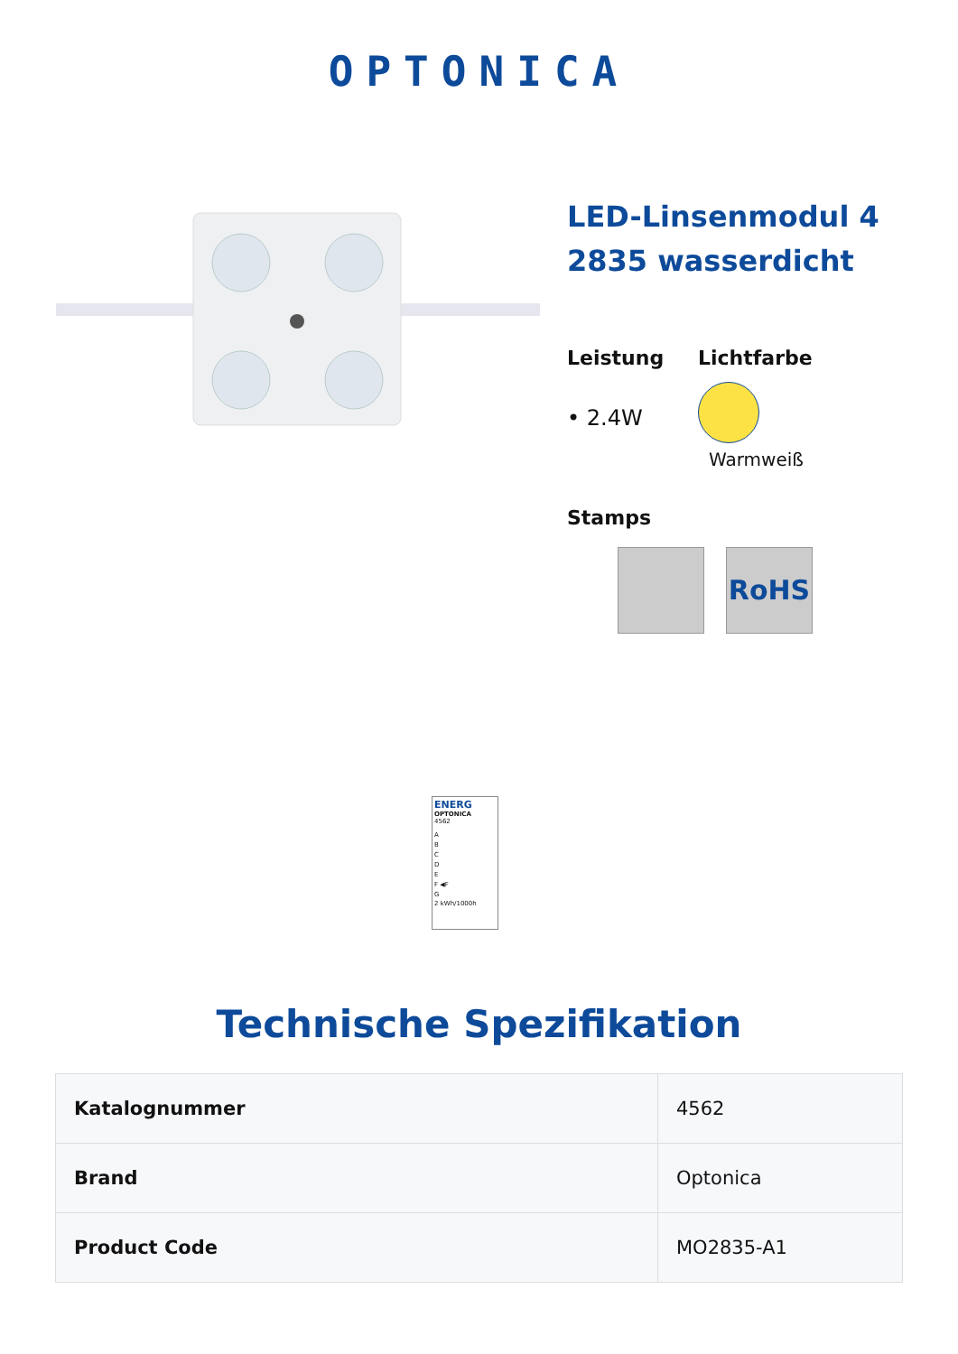OPTONICA
LED-Linsenmodul 4
2835 wasserdicht
Leistung
• 2.4W
Lichtfarbe
Warmweiß
Stamps
RoHS
ENERG
OPTONICA
4562
A
B
C
D
E
F ◀F
G
2 kWh/1000h
Technische Spezifikation
| Katalognummer | 4562 |
| Brand | Optonica |
| Product Code | MO2835-A1 |